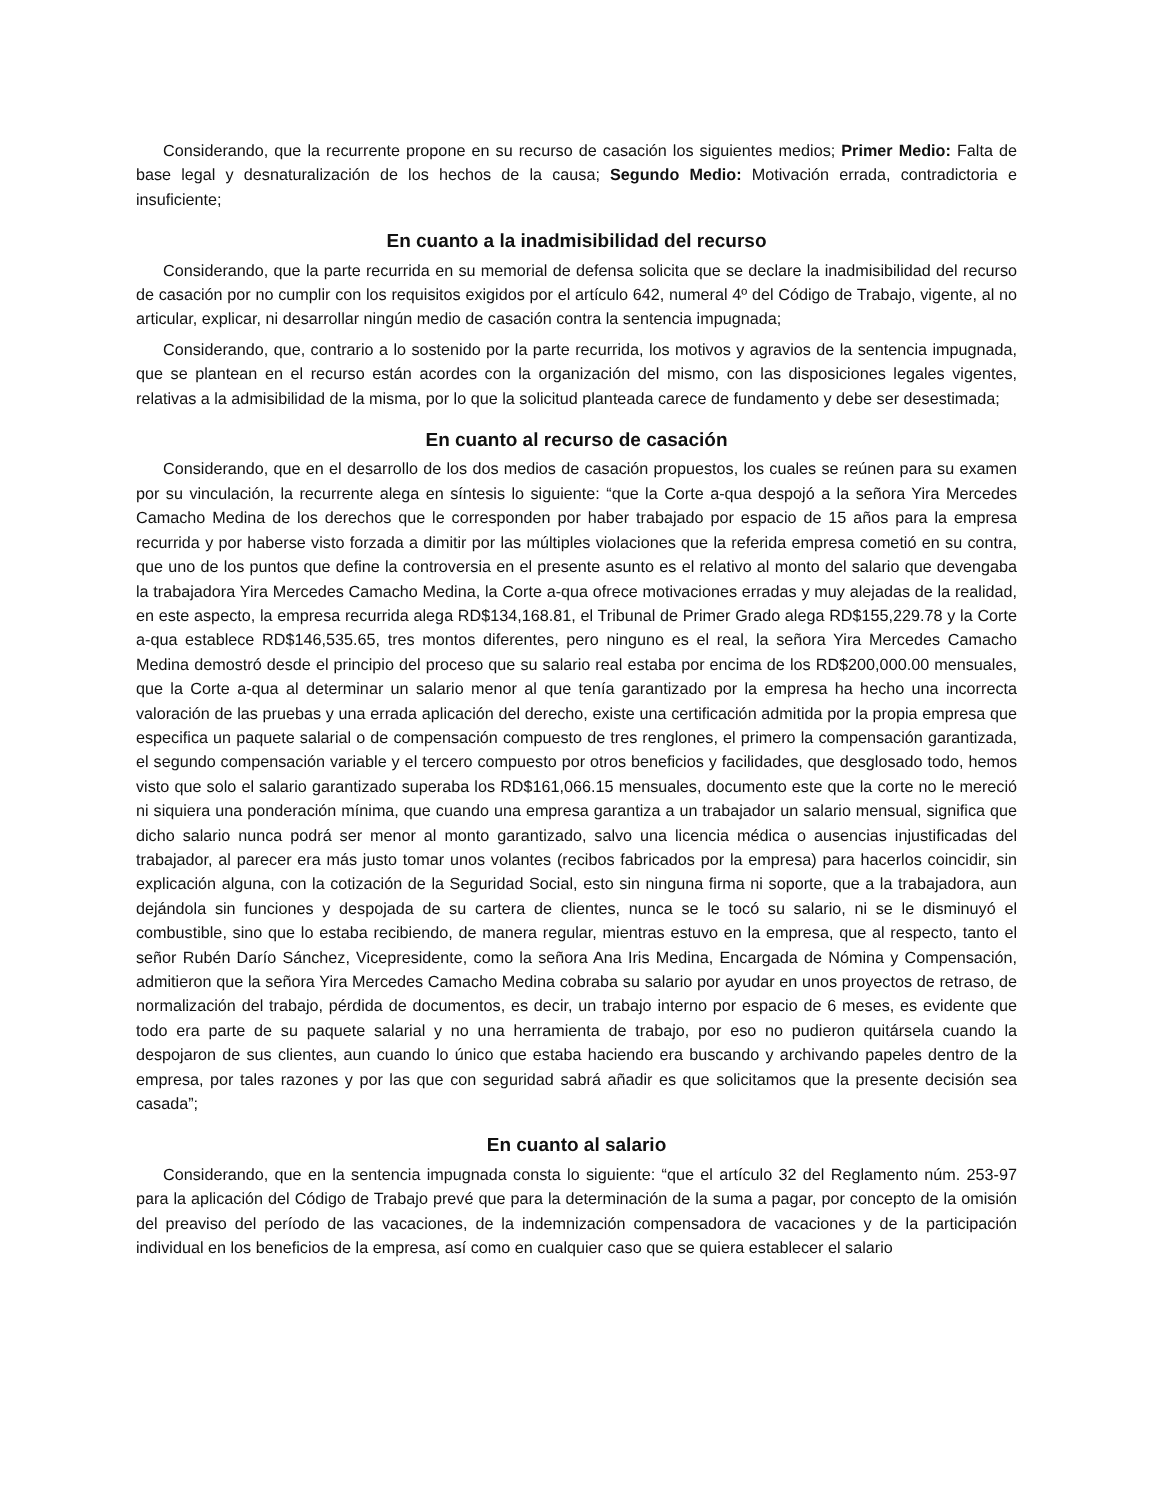Considerando, que la recurrente propone en su recurso de casación los siguientes medios; Primer Medio: Falta de base legal y desnaturalización de los hechos de la causa; Segundo Medio: Motivación errada, contradictoria e insuficiente;
En cuanto a la inadmisibilidad del recurso
Considerando, que la parte recurrida en su memorial de defensa solicita que se declare la inadmisibilidad del recurso de casación por no cumplir con los requisitos exigidos por el artículo 642, numeral 4º del Código de Trabajo, vigente, al no articular, explicar, ni desarrollar ningún medio de casación contra la sentencia impugnada;
Considerando, que, contrario a lo sostenido por la parte recurrida, los motivos y agravios de la sentencia impugnada, que se plantean en el recurso están acordes con la organización del mismo, con las disposiciones legales vigentes, relativas a la admisibilidad de la misma, por lo que la solicitud planteada carece de fundamento y debe ser desestimada;
En cuanto al recurso de casación
Considerando, que en el desarrollo de los dos medios de casación propuestos, los cuales se reúnen para su examen por su vinculación, la recurrente alega en síntesis lo siguiente: “que la Corte a-qua despojó a la señora Yira Mercedes Camacho Medina de los derechos que le corresponden por haber trabajado por espacio de 15 años para la empresa recurrida y por haberse visto forzada a dimitir por las múltiples violaciones que la referida empresa cometió en su contra, que uno de los puntos que define la controversia en el presente asunto es el relativo al monto del salario que devengaba la trabajadora Yira Mercedes Camacho Medina, la Corte a-qua ofrece motivaciones erradas y muy alejadas de la realidad, en este aspecto, la empresa recurrida alega RD$134,168.81, el Tribunal de Primer Grado alega RD$155,229.78 y la Corte a-qua establece RD$146,535.65, tres montos diferentes, pero ninguno es el real, la señora Yira Mercedes Camacho Medina demostró desde el principio del proceso que su salario real estaba por encima de los RD$200,000.00 mensuales, que la Corte a-qua al determinar un salario menor al que tenía garantizado por la empresa ha hecho una incorrecta valoración de las pruebas y una errada aplicación del derecho, existe una certificación admitida por la propia empresa que especifica un paquete salarial o de compensación compuesto de tres renglones, el primero la compensación garantizada, el segundo compensación variable y el tercero compuesto por otros beneficios y facilidades, que desglosado todo, hemos visto que solo el salario garantizado superaba los RD$161,066.15 mensuales, documento este que la corte no le mereció ni siquiera una ponderación mínima, que cuando una empresa garantiza a un trabajador un salario mensual, significa que dicho salario nunca podrá ser menor al monto garantizado, salvo una licencia médica o ausencias injustificadas del trabajador, al parecer era más justo tomar unos volantes (recibos fabricados por la empresa) para hacerlos coincidir, sin explicación alguna, con la cotización de la Seguridad Social, esto sin ninguna firma ni soporte, que a la trabajadora, aun dejándola sin funciones y despojada de su cartera de clientes, nunca se le tocó su salario, ni se le disminuyó el combustible, sino que lo estaba recibiendo, de manera regular, mientras estuvo en la empresa, que al respecto, tanto el señor Rubén Darío Sánchez, Vicepresidente, como la señora Ana Iris Medina, Encargada de Nómina y Compensación, admitieron que la señora Yira Mercedes Camacho Medina cobraba su salario por ayudar en unos proyectos de retraso, de normalización del trabajo, pérdida de documentos, es decir, un trabajo interno por espacio de 6 meses, es evidente que todo era parte de su paquete salarial y no una herramienta de trabajo, por eso no pudieron quitársela cuando la despojaron de sus clientes, aun cuando lo único que estaba haciendo era buscando y archivando papeles dentro de la empresa, por tales razones y por las que con seguridad sabrá añadir es que solicitamos que la presente decisión sea casada”;
En cuanto al salario
Considerando, que en la sentencia impugnada consta lo siguiente: “que el artículo 32 del Reglamento núm. 253-97 para la aplicación del Código de Trabajo prevé que para la determinación de la suma a pagar, por concepto de la omisión del preaviso del período de las vacaciones, de la indemnización compensadora de vacaciones y de la participación individual en los beneficios de la empresa, así como en cualquier caso que se quiera establecer el salario